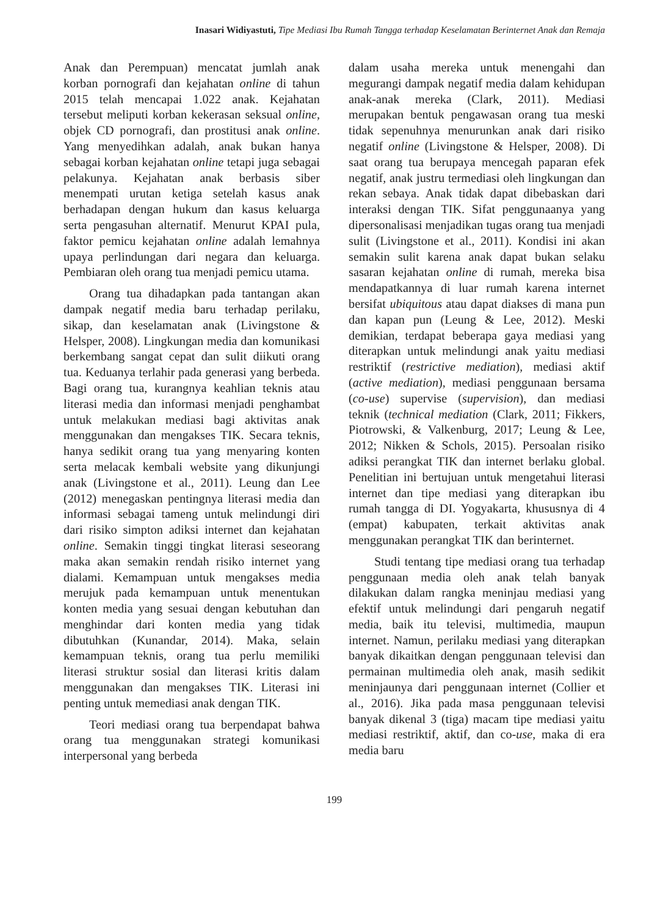Inasari Widiyastuti, Tipe Mediasi Ibu Rumah Tangga terhadap Keselamatan Berinternet Anak dan Remaja
Anak dan Perempuan) mencatat jumlah anak korban pornografi dan kejahatan online di tahun 2015 telah mencapai 1.022 anak. Kejahatan tersebut meliputi korban kekerasan seksual online, objek CD pornografi, dan prostitusi anak online. Yang menyedihkan adalah, anak bukan hanya sebagai korban kejahatan online tetapi juga sebagai pelakunya. Kejahatan anak berbasis siber menempati urutan ketiga setelah kasus anak berhadapan dengan hukum dan kasus keluarga serta pengasuhan alternatif. Menurut KPAI pula, faktor pemicu kejahatan online adalah lemahnya upaya perlindungan dari negara dan keluarga. Pembiaran oleh orang tua menjadi pemicu utama.
Orang tua dihadapkan pada tantangan akan dampak negatif media baru terhadap perilaku, sikap, dan keselamatan anak (Livingstone & Helsper, 2008). Lingkungan media dan komunikasi berkembang sangat cepat dan sulit diikuti orang tua. Keduanya terlahir pada generasi yang berbeda. Bagi orang tua, kurangnya keahlian teknis atau literasi media dan informasi menjadi penghambat untuk melakukan mediasi bagi aktivitas anak menggunakan dan mengakses TIK. Secara teknis, hanya sedikit orang tua yang menyaring konten serta melacak kembali website yang dikunjungi anak (Livingstone et al., 2011). Leung dan Lee (2012) menegaskan pentingnya literasi media dan informasi sebagai tameng untuk melindungi diri dari risiko simpton adiksi internet dan kejahatan online. Semakin tinggi tingkat literasi seseorang maka akan semakin rendah risiko internet yang dialami. Kemampuan untuk mengakses media merujuk pada kemampuan untuk menentukan konten media yang sesuai dengan kebutuhan dan menghindar dari konten media yang tidak dibutuhkan (Kunandar, 2014). Maka, selain kemampuan teknis, orang tua perlu memiliki literasi struktur sosial dan literasi kritis dalam menggunakan dan mengakses TIK. Literasi ini penting untuk memediasi anak dengan TIK.
Teori mediasi orang tua berpendapat bahwa orang tua menggunakan strategi komunikasi interpersonal yang berbeda
dalam usaha mereka untuk menengahi dan megurangi dampak negatif media dalam kehidupan anak-anak mereka (Clark, 2011). Mediasi merupakan bentuk pengawasan orang tua meski tidak sepenuhnya menurunkan anak dari risiko negatif online (Livingstone & Helsper, 2008). Di saat orang tua berupaya mencegah paparan efek negatif, anak justru termediasi oleh lingkungan dan rekan sebaya. Anak tidak dapat dibebaskan dari interaksi dengan TIK. Sifat penggunaanya yang dipersonalisasi menjadikan tugas orang tua menjadi sulit (Livingstone et al., 2011). Kondisi ini akan semakin sulit karena anak dapat bukan selaku sasaran kejahatan online di rumah, mereka bisa mendapatkannya di luar rumah karena internet bersifat ubiquitous atau dapat diakses di mana pun dan kapan pun (Leung & Lee, 2012). Meski demikian, terdapat beberapa gaya mediasi yang diterapkan untuk melindungi anak yaitu mediasi restriktif (restrictive mediation), mediasi aktif (active mediation), mediasi penggunaan bersama (co-use) supervise (supervision), dan mediasi teknik (technical mediation (Clark, 2011; Fikkers, Piotrowski, & Valkenburg, 2017; Leung & Lee, 2012; Nikken & Schols, 2015). Persoalan risiko adiksi perangkat TIK dan internet berlaku global. Penelitian ini bertujuan untuk mengetahui literasi internet dan tipe mediasi yang diterapkan ibu rumah tangga di DI. Yogyakarta, khususnya di 4 (empat) kabupaten, terkait aktivitas anak menggunakan perangkat TIK dan berinternet.
Studi tentang tipe mediasi orang tua terhadap penggunaan media oleh anak telah banyak dilakukan dalam rangka meninjau mediasi yang efektif untuk melindungi dari pengaruh negatif media, baik itu televisi, multimedia, maupun internet. Namun, perilaku mediasi yang diterapkan banyak dikaitkan dengan penggunaan televisi dan permainan multimedia oleh anak, masih sedikit meninjaunya dari penggunaan internet (Collier et al., 2016). Jika pada masa penggunaan televisi banyak dikenal 3 (tiga) macam tipe mediasi yaitu mediasi restriktif, aktif, dan co-use, maka di era media baru
199